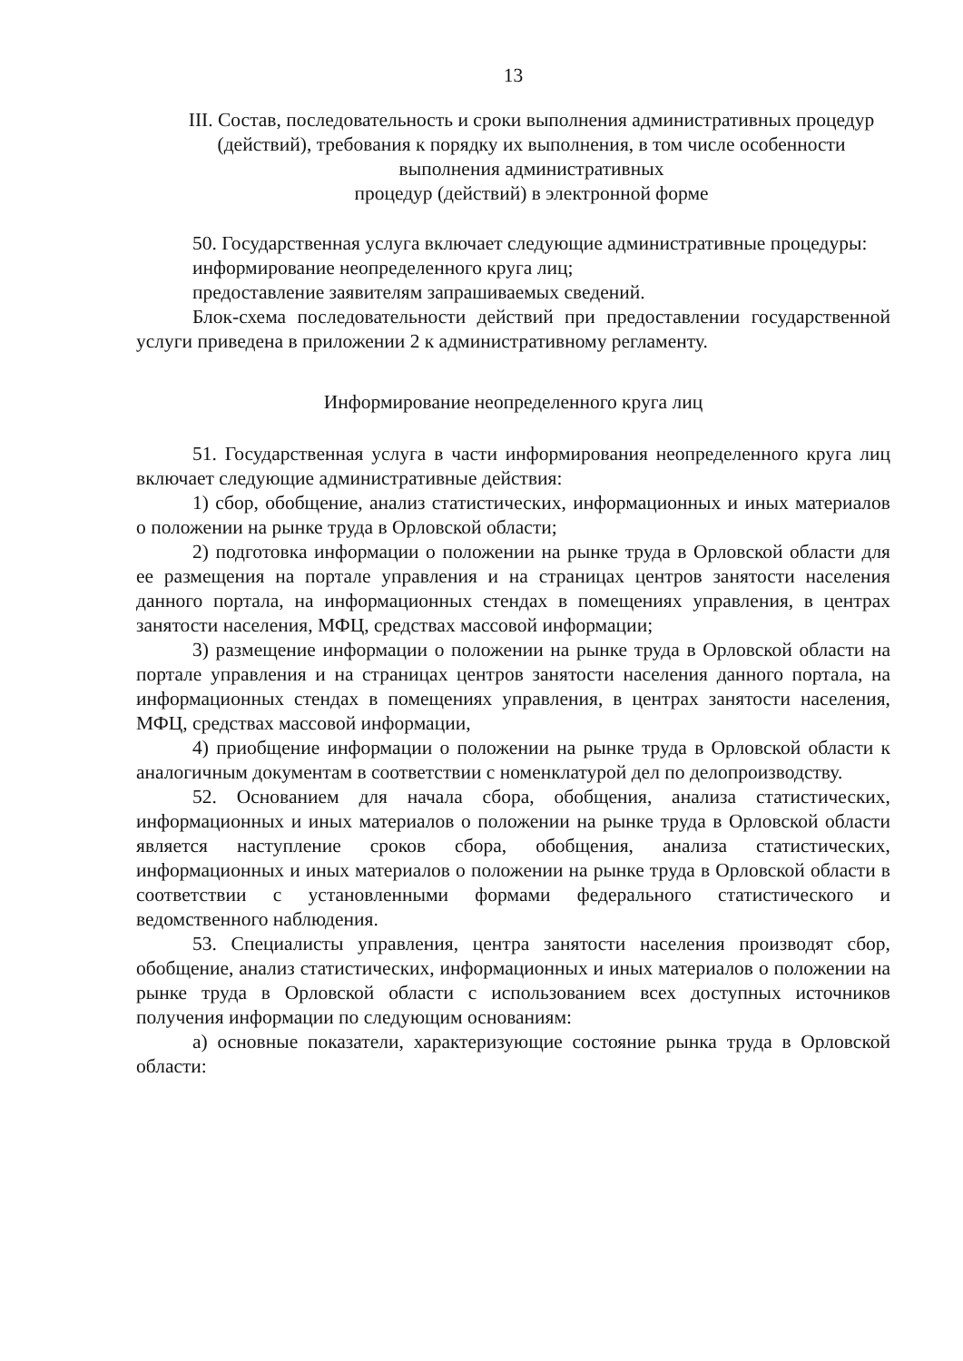13
III. Состав, последовательность и сроки выполнения административных процедур (действий), требования к порядку их выполнения, в том числе особенности выполнения административных
процедур (действий) в электронной форме
50. Государственная услуга включает следующие административные процедуры:
информирование неопределенного круга лиц;
предоставление заявителям запрашиваемых сведений.
Блок-схема последовательности действий при предоставлении государственной услуги приведена в приложении 2 к административному регламенту.
Информирование неопределенного круга лиц
51. Государственная услуга в части информирования неопределенного круга лиц включает следующие административные действия:
1) сбор, обобщение, анализ статистических, информационных и иных материалов о положении на рынке труда в Орловской области;
2) подготовка информации о положении на рынке труда в Орловской области для ее размещения на портале управления и на страницах центров занятости населения данного портала, на информационных стендах в помещениях управления, в центрах занятости населения, МФЦ, средствах массовой информации;
3) размещение информации о положении на рынке труда в Орловской области на портале управления и на страницах центров занятости населения данного портала, на информационных стендах в помещениях управления, в центрах занятости населения, МФЦ, средствах массовой информации,
4) приобщение информации о положении на рынке труда в Орловской области к аналогичным документам в соответствии с номенклатурой дел по делопроизводству.
52. Основанием для начала сбора, обобщения, анализа статистических, информационных и иных материалов о положении на рынке труда в Орловской области является наступление сроков сбора, обобщения, анализа статистических, информационных и иных материалов о положении на рынке труда в Орловской области в соответствии с установленными формами федерального статистического и ведомственного наблюдения.
53. Специалисты управления, центра занятости населения производят сбор, обобщение, анализ статистических, информационных и иных материалов о положении на рынке труда в Орловской области с использованием всех доступных источников получения информации по следующим основаниям:
а) основные показатели, характеризующие состояние рынка труда в Орловской области: